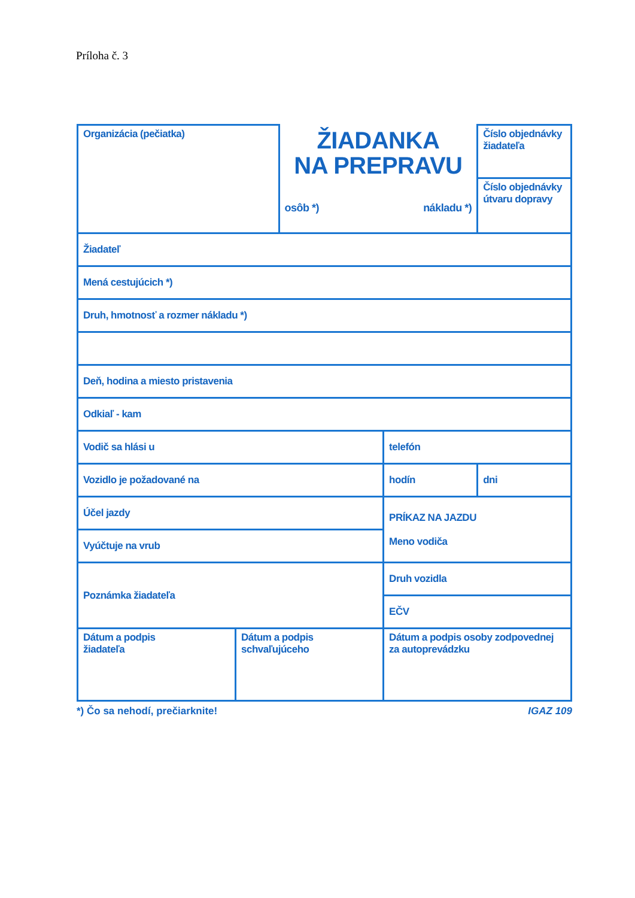Príloha č. 3
| Organizácia (pečiatka) | | ŽIADANKA NA PREPRAVU osôb *) nákladu *) | | Číslo objednávky žiadateľa |
| | | | | Číslo objednávky útvaru dopravy |
| Žiadateľ | | | | |
| Mená cestujúcich *) | | | | |
| Druh, hmotnosť a rozmer nákladu *) | | | | |
| Deň, hodina a miesto pristavenia | | | | |
| Odkiaľ - kam | | | | |
| Vodič sa hlási u | | | telefón | |
| Vozidlo je požadované na | | | hodín | dni |
| Účel jazdy | | | PRÍKAZ NA JAZDU Meno vodiča | |
| Vyúčtuje na vrub | | | | |
| Poznámka žiadateľa | | | Druh vozidla | |
| | | | EČV | |
| Dátum a podpis žiadateľa | Dátum a podpis schvaľujúceho | | Dátum a podpis osoby zodpovednej za autoprevádzku | |
*) Čo sa nehodí, prečiarknite! IGAZ 109